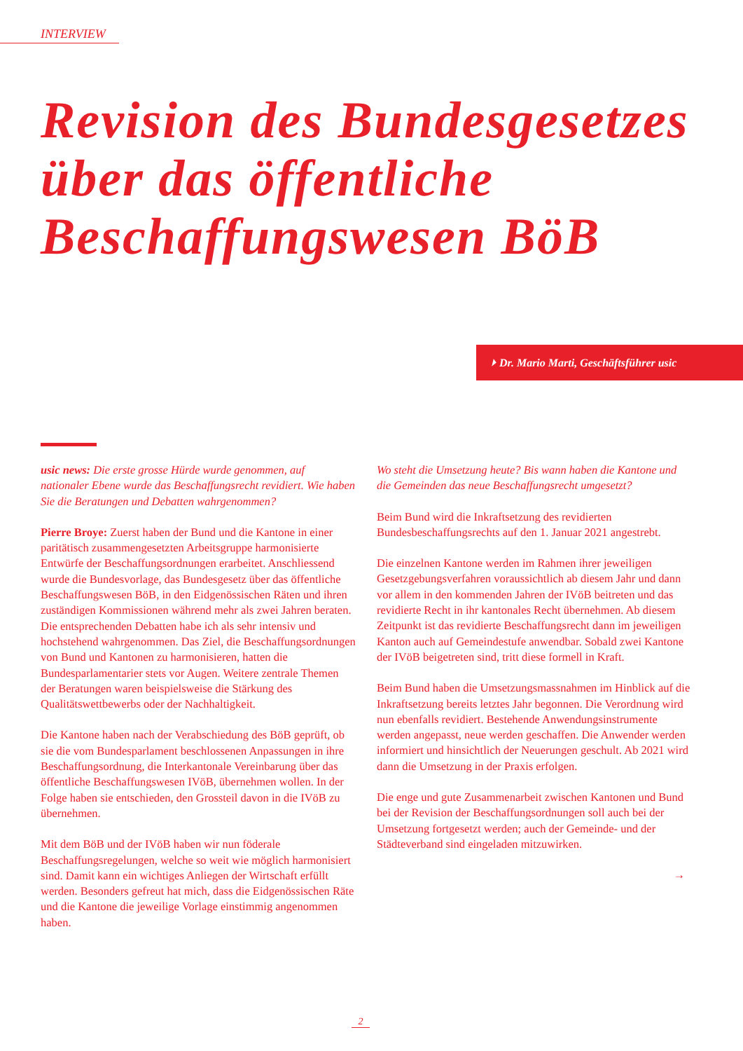INTERVIEW
Revision des Bundesgesetzes
über das öffentliche
Beschaffungswesen BöB
⏵ Dr. Mario Marti, Geschäftsführer usic
usic news: Die erste grosse Hürde wurde genommen, auf nationaler Ebene wurde das Beschaffungsrecht revidiert. Wie haben Sie die Beratungen und Debatten wahrgenommen?
Pierre Broye: Zuerst haben der Bund und die Kantone in einer paritätisch zusammengesetzten Arbeitsgruppe harmonisierte Entwürfe der Beschaffungsordnungen erarbeitet. Anschliessend wurde die Bundesvorlage, das Bundesgesetz über das öffentliche Beschaffungswesen BöB, in den Eidgenössischen Räten und ihren zuständigen Kommissionen während mehr als zwei Jahren beraten. Die entsprechenden Debatten habe ich als sehr intensiv und hochstehend wahrgenommen. Das Ziel, die Beschaffungsordnungen von Bund und Kantonen zu harmonisieren, hatten die Bundesparlamentarier stets vor Augen. Weitere zentrale Themen der Beratungen waren beispielsweise die Stärkung des Qualitätswettbewerbs oder der Nachhaltigkeit.
Die Kantone haben nach der Verabschiedung des BöB geprüft, ob sie die vom Bundesparlament beschlossenen Anpassungen in ihre Beschaffungsordnung, die Interkantonale Vereinbarung über das öffentliche Beschaffungswesen IVöB, übernehmen wollen. In der Folge haben sie entschieden, den Grossteil davon in die IVöB zu übernehmen.
Mit dem BöB und der IVöB haben wir nun föderale Beschaffungsregelungen, welche so weit wie möglich harmonisiert sind. Damit kann ein wichtiges Anliegen der Wirtschaft erfüllt werden. Besonders gefreut hat mich, dass die Eidgenössischen Räte und die Kantone die jeweilige Vorlage einstimmig angenommen haben.
Wo steht die Umsetzung heute? Bis wann haben die Kantone und die Gemeinden das neue Beschaffungsrecht umgesetzt?
Beim Bund wird die Inkraftsetzung des revidierten Bundesbeschaffungsrechts auf den 1. Januar 2021 angestrebt.
Die einzelnen Kantone werden im Rahmen ihrer jeweiligen Gesetzgebungsverfahren voraussichtlich ab diesem Jahr und dann vor allem in den kommenden Jahren der IVöB beitreten und das revidierte Recht in ihr kantonales Recht übernehmen. Ab diesem Zeitpunkt ist das revidierte Beschaffungsrecht dann im jeweiligen Kanton auch auf Gemeindestufe anwendbar. Sobald zwei Kantone der IVöB beigetreten sind, tritt diese formell in Kraft.
Beim Bund haben die Umsetzungsmassnahmen im Hinblick auf die Inkraftsetzung bereits letztes Jahr begonnen. Die Verordnung wird nun ebenfalls revidiert. Bestehende Anwendungsinstrumente werden angepasst, neue werden geschaffen. Die Anwender werden informiert und hinsichtlich der Neuerungen geschult. Ab 2021 wird dann die Umsetzung in der Praxis erfolgen.
Die enge und gute Zusammenarbeit zwischen Kantonen und Bund bei der Revision der Beschaffungsordnungen soll auch bei der Umsetzung fortgesetzt werden; auch der Gemeinde- und der Städteverband sind eingeladen mitzuwirken.
→
2